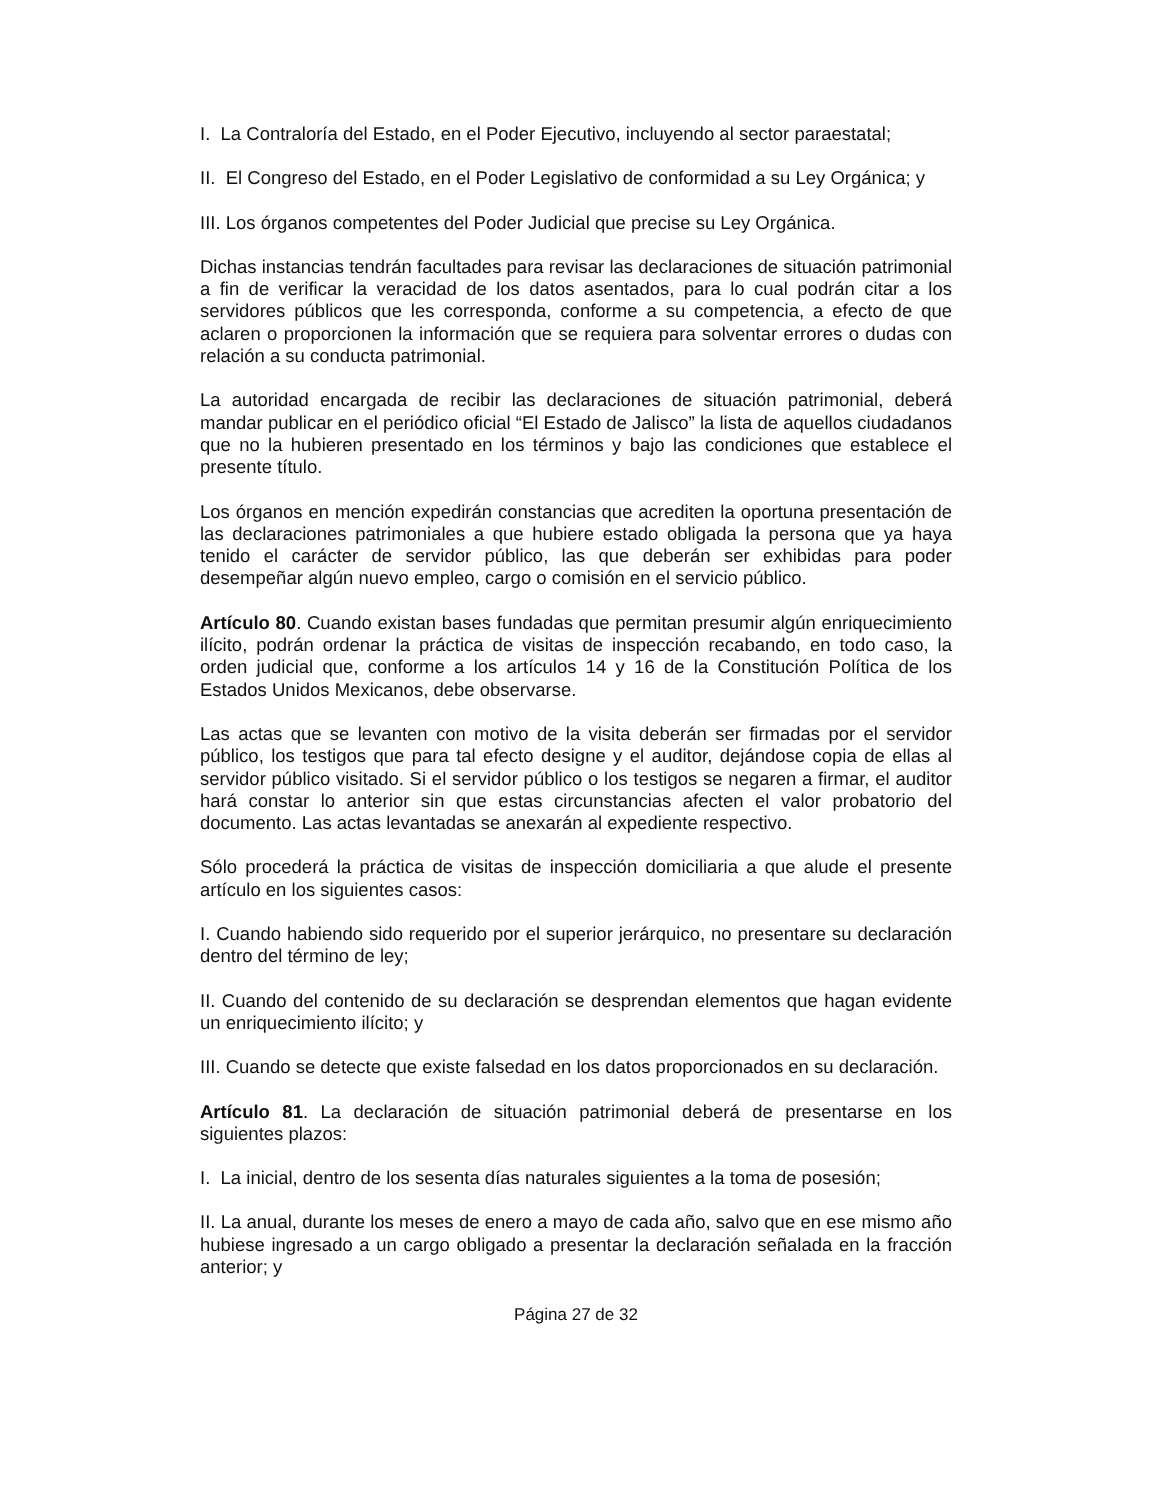I. La Contraloría del Estado, en el Poder Ejecutivo, incluyendo al sector paraestatal;
II. El Congreso del Estado, en el Poder Legislativo de conformidad a su Ley Orgánica; y
III. Los órganos competentes del Poder Judicial que precise su Ley Orgánica.
Dichas instancias tendrán facultades para revisar las declaraciones de situación patrimonial a fin de verificar la veracidad de los datos asentados, para lo cual podrán citar a los servidores públicos que les corresponda, conforme a su competencia, a efecto de que aclaren o proporcionen la información que se requiera para solventar errores o dudas con relación a su conducta patrimonial.
La autoridad encargada de recibir las declaraciones de situación patrimonial, deberá mandar publicar en el periódico oficial “El Estado de Jalisco” la lista de aquellos ciudadanos que no la hubieren presentado en los términos y bajo las condiciones que establece el presente título.
Los órganos en mención expedirán constancias que acrediten la oportuna presentación de las declaraciones patrimoniales a que hubiere estado obligada la persona que ya haya tenido el carácter de servidor público, las que deberán ser exhibidas para poder desempeñar algún nuevo empleo, cargo o comisión en el servicio público.
Artículo 80. Cuando existan bases fundadas que permitan presumir algún enriquecimiento ilícito, podrán ordenar la práctica de visitas de inspección recabando, en todo caso, la orden judicial que, conforme a los artículos 14 y 16 de la Constitución Política de los Estados Unidos Mexicanos, debe observarse.
Las actas que se levanten con motivo de la visita deberán ser firmadas por el servidor público, los testigos que para tal efecto designe y el auditor, dejándose copia de ellas al servidor público visitado. Si el servidor público o los testigos se negaren a firmar, el auditor hará constar lo anterior sin que estas circunstancias afecten el valor probatorio del documento. Las actas levantadas se anexarán al expediente respectivo.
Sólo procederá la práctica de visitas de inspección domiciliaria a que alude el presente artículo en los siguientes casos:
I. Cuando habiendo sido requerido por el superior jerárquico, no presentare su declaración dentro del término de ley;
II. Cuando del contenido de su declaración se desprendan elementos que hagan evidente un enriquecimiento ilícito; y
III. Cuando se detecte que existe falsedad en los datos proporcionados en su declaración.
Artículo 81. La declaración de situación patrimonial deberá de presentarse en los siguientes plazos:
I. La inicial, dentro de los sesenta días naturales siguientes a la toma de posesión;
II. La anual, durante los meses de enero a mayo de cada año, salvo que en ese mismo año hubiese ingresado a un cargo obligado a presentar la declaración señalada en la fracción anterior; y
Página 27 de 32